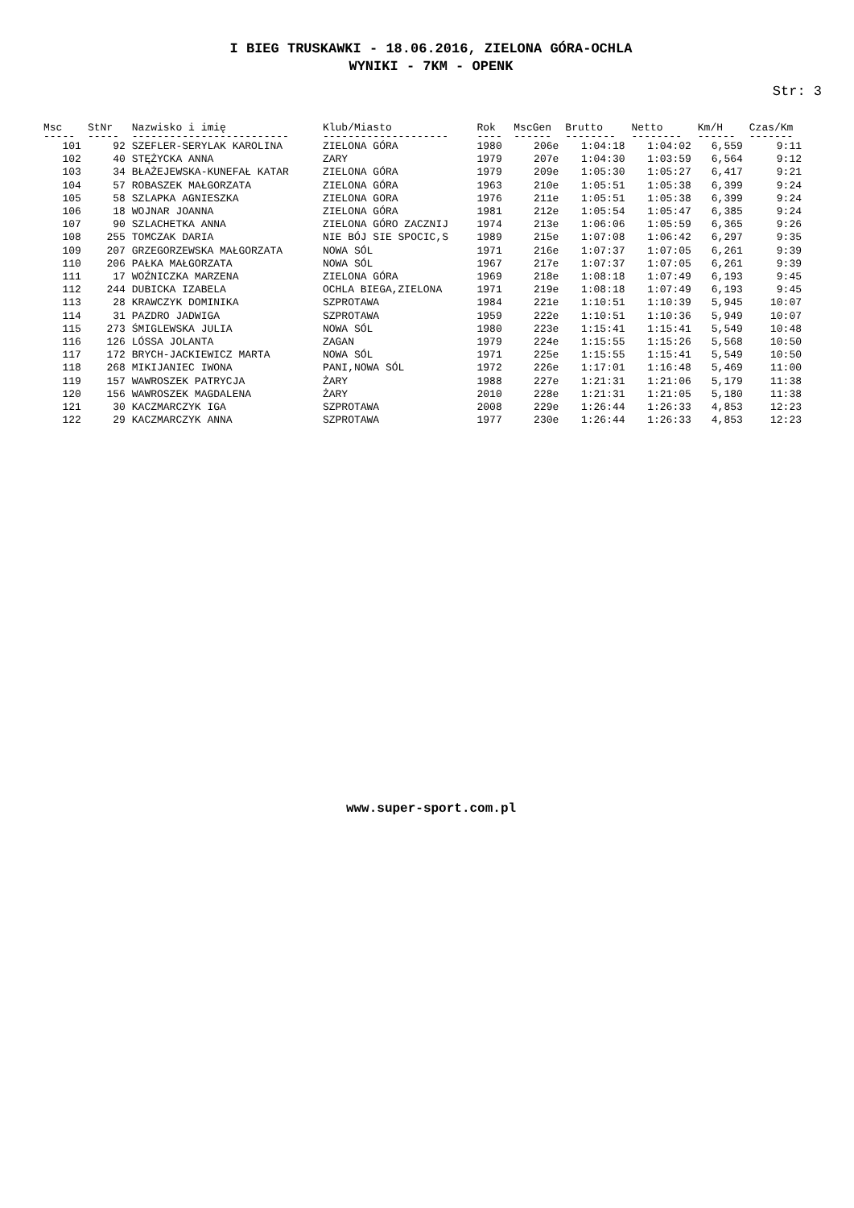I BIEG TRUSKAWKI - 18.06.2016, ZIELONA GÓRA-OCHLA
WYNIKI - 7KM - OPENK
Str: 3
| Msc | StNr | Nazwisko i imię | Klub/Miasto | Rok | MscGen | Brutto | Netto | Km/H | Czas/Km |
| --- | --- | --- | --- | --- | --- | --- | --- | --- | --- |
| ----- | ----- | ------------------------- | -------------------- | ---- | ------ | -------- | -------- | ------ | ------- |
| 101 | 92 | SZEFLER-SERYLAK KAROLINA | ZIELONA GÓRA | 1980 | 206e | 1:04:18 | 1:04:02 | 6,559 | 9:11 |
| 102 | 40 | STĘŻYCKA ANNA | ZARY | 1979 | 207e | 1:04:30 | 1:03:59 | 6,564 | 9:12 |
| 103 | 34 | BŁAŻEJEWSKA-KUNEFAŁ KATAR | ZIELONA GÓRA | 1979 | 209e | 1:05:30 | 1:05:27 | 6,417 | 9:21 |
| 104 | 57 | ROBASZEK MAŁGORZATA | ZIELONA GÓRA | 1963 | 210e | 1:05:51 | 1:05:38 | 6,399 | 9:24 |
| 105 | 58 | SZLAPKA AGNIESZKA | ZIELONA GORA | 1976 | 211e | 1:05:51 | 1:05:38 | 6,399 | 9:24 |
| 106 | 18 | WOJNAR JOANNA | ZIELONA GÓRA | 1981 | 212e | 1:05:54 | 1:05:47 | 6,385 | 9:24 |
| 107 | 90 | SZLACHETKA ANNA | ZIELONA GÓRO ZACZNIJ | 1974 | 213e | 1:06:06 | 1:05:59 | 6,365 | 9:26 |
| 108 | 255 | TOMCZAK DARIA | NIE BÓJ SIE SPOCIC,S | 1989 | 215e | 1:07:08 | 1:06:42 | 6,297 | 9:35 |
| 109 | 207 | GRZEGORZEWSKA MAŁGORZATA | NOWA SÓL | 1971 | 216e | 1:07:37 | 1:07:05 | 6,261 | 9:39 |
| 110 | 206 | PAŁKA MAŁGORZATA | NOWA SÓL | 1967 | 217e | 1:07:37 | 1:07:05 | 6,261 | 9:39 |
| 111 | 17 | WOŹNICZKA MARZENA | ZIELONA GÓRA | 1969 | 218e | 1:08:18 | 1:07:49 | 6,193 | 9:45 |
| 112 | 244 | DUBICKA IZABELA | OCHLA BIEGA,ZIELONA | 1971 | 219e | 1:08:18 | 1:07:49 | 6,193 | 9:45 |
| 113 | 28 | KRAWCZYK DOMINIKA | SZPROTAWA | 1984 | 221e | 1:10:51 | 1:10:39 | 5,945 | 10:07 |
| 114 | 31 | PAZDRO JADWIGA | SZPROTAWA | 1959 | 222e | 1:10:51 | 1:10:36 | 5,949 | 10:07 |
| 115 | 273 | ŚMIGLEWSKA JULIA | NOWA SÓL | 1980 | 223e | 1:15:41 | 1:15:41 | 5,549 | 10:48 |
| 116 | 126 | LÓSSA JOLANTA | ZAGAN | 1979 | 224e | 1:15:55 | 1:15:26 | 5,568 | 10:50 |
| 117 | 172 | BRYCH-JACKIEWICZ MARTA | NOWA SÓL | 1971 | 225e | 1:15:55 | 1:15:41 | 5,549 | 10:50 |
| 118 | 268 | MIKIJANIEC IWONA | PANI,NOWA SÓL | 1972 | 226e | 1:17:01 | 1:16:48 | 5,469 | 11:00 |
| 119 | 157 | WAWROSZEK PATRYCJA | ŻARY | 1988 | 227e | 1:21:31 | 1:21:06 | 5,179 | 11:38 |
| 120 | 156 | WAWROSZEK MAGDALENA | ŻARY | 2010 | 228e | 1:21:31 | 1:21:05 | 5,180 | 11:38 |
| 121 | 30 | KACZMARCZYK IGA | SZPROTAWA | 2008 | 229e | 1:26:44 | 1:26:33 | 4,853 | 12:23 |
| 122 | 29 | KACZMARCZYK ANNA | SZPROTAWA | 1977 | 230e | 1:26:44 | 1:26:33 | 4,853 | 12:23 |
www.super-sport.com.pl